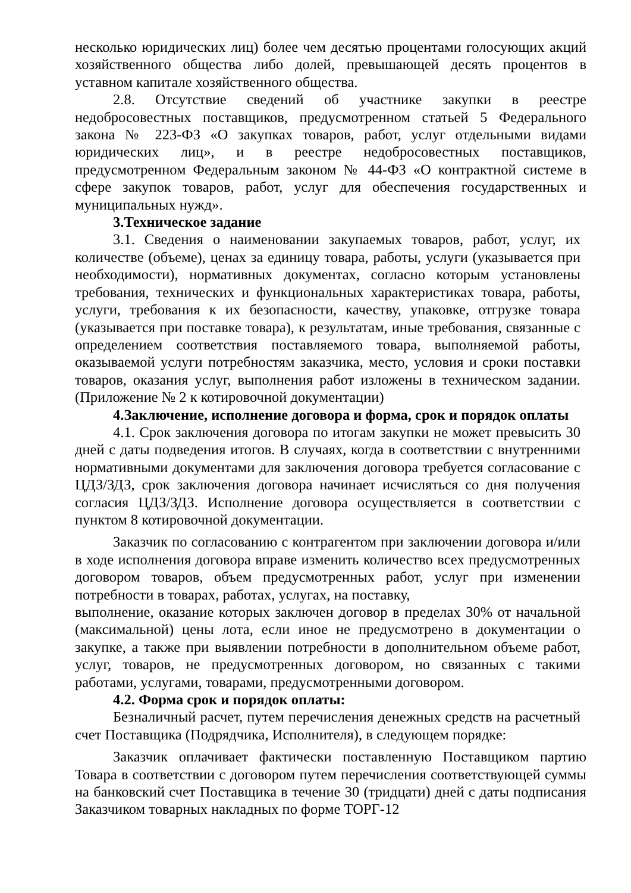несколько юридических лиц) более чем десятью процентами голосующих акций хозяйственного общества либо долей, превышающей десять процентов в уставном капитале хозяйственного общества.
2.8. Отсутствие сведений об участнике закупки в реестре недобросовестных поставщиков, предусмотренном статьей 5 Федерального закона № 223-ФЗ «О закупках товаров, работ, услуг отдельными видами юридических лиц», и в реестре недобросовестных поставщиков, предусмотренном Федеральным законом № 44-ФЗ «О контрактной системе в сфере закупок товаров, работ, услуг для обеспечения государственных и муниципальных нужд».
3.Техническое задание
3.1. Сведения о наименовании закупаемых товаров, работ, услуг, их количестве (объеме), ценах за единицу товара, работы, услуги (указывается при необходимости), нормативных документах, согласно которым установлены требования, технических и функциональных характеристиках товара, работы, услуги, требования к их безопасности, качеству, упаковке, отгрузке товара (указывается при поставке товара), к результатам, иные требования, связанные с определением соответствия поставляемого товара, выполняемой работы, оказываемой услуги потребностям заказчика, место, условия и сроки поставки товаров, оказания услуг, выполнения работ изложены в техническом задании. (Приложение № 2 к котировочной документации)
4.Заключение, исполнение договора и форма, срок и порядок оплаты
4.1. Срок заключения договора по итогам закупки не может превысить 30 дней с даты подведения итогов. В случаях, когда в соответствии с внутренними нормативными документами для заключения договора требуется согласование с ЦДЗ/ЗДЗ, срок заключения договора начинает исчисляться со дня получения согласия ЦДЗ/ЗДЗ. Исполнение договора осуществляется в соответствии с пунктом 8 котировочной документации.
Заказчик по согласованию с контрагентом при заключении договора и/или в ходе исполнения договора вправе изменить количество всех предусмотренных договором товаров, объем предусмотренных работ, услуг при изменении потребности в товарах, работах, услугах, на поставку,
выполнение, оказание которых заключен договор в пределах 30% от начальной (максимальной) цены лота, если иное не предусмотрено в документации о закупке, а также при выявлении потребности в дополнительном объеме работ, услуг, товаров, не предусмотренных договором, но связанных с такими работами, услугами, товарами, предусмотренными договором.
4.2. Форма срок и порядок оплаты:
Безналичный расчет, путем перечисления денежных средств на расчетный счет Поставщика (Подрядчика, Исполнителя), в следующем порядке:
Заказчик оплачивает фактически поставленную Поставщиком партию Товара в соответствии с договором путем перечисления соответствующей суммы на банковский счет Поставщика в течение 30 (тридцати) дней с даты подписания Заказчиком товарных накладных по форме ТОРГ-12